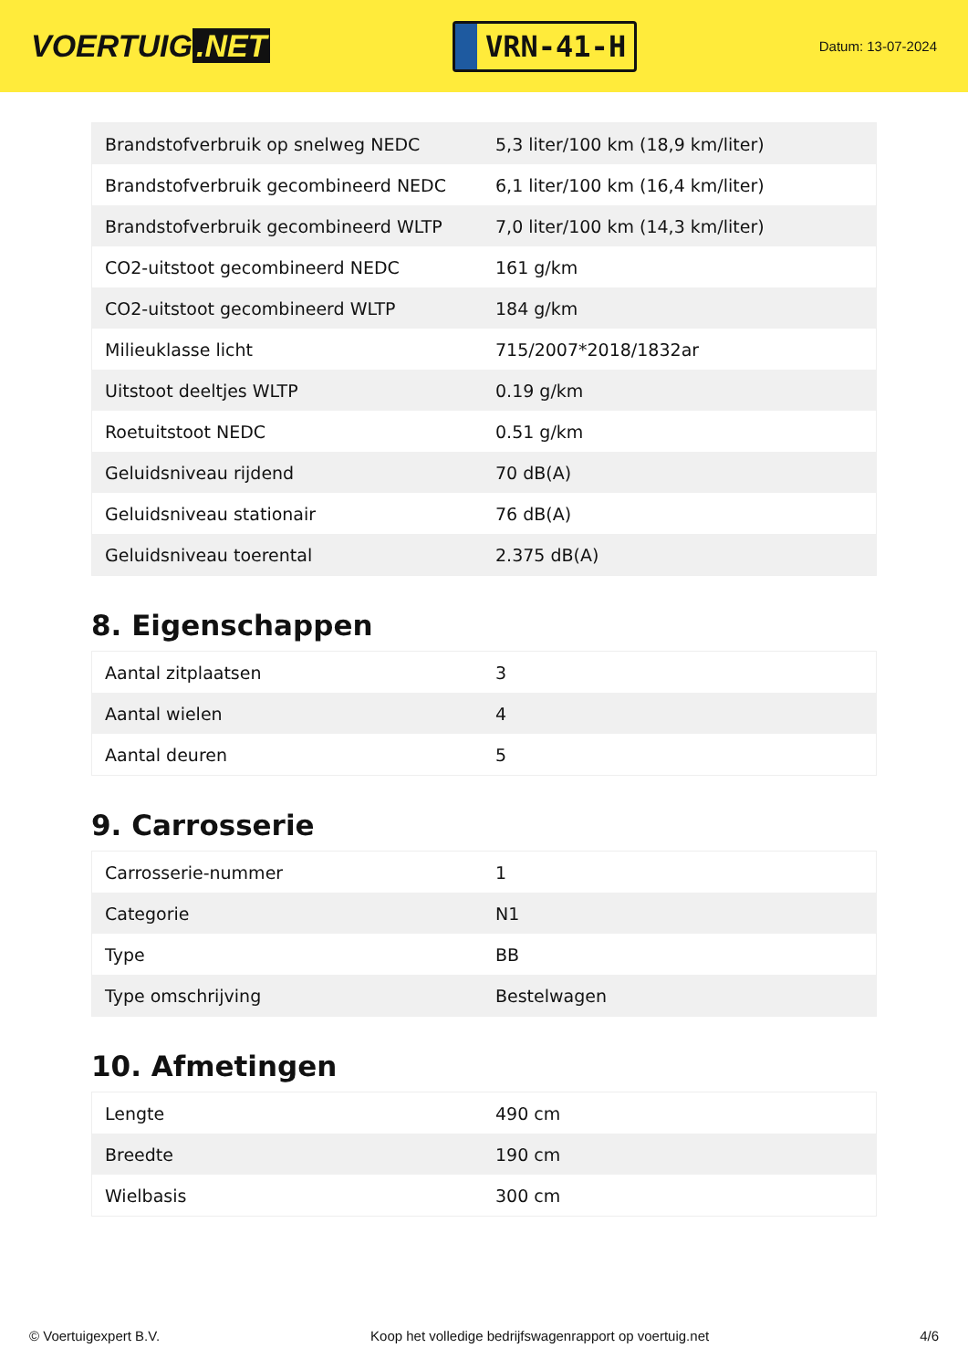VOERTUIG.NET
VRN-41-H
Datum: 13-07-2024
| Brandstofverbruik op snelweg NEDC | 5,3 liter/100 km (18,9 km/liter) |
| Brandstofverbruik gecombineerd NEDC | 6,1 liter/100 km (16,4 km/liter) |
| Brandstofverbruik gecombineerd WLTP | 7,0 liter/100 km (14,3 km/liter) |
| CO2-uitstoot gecombineerd NEDC | 161 g/km |
| CO2-uitstoot gecombineerd WLTP | 184 g/km |
| Milieuklasse licht | 715/2007*2018/1832ar |
| Uitstoot deeltjes WLTP | 0.19 g/km |
| Roetuitstoot NEDC | 0.51 g/km |
| Geluidsniveau rijdend | 70 dB(A) |
| Geluidsniveau stationair | 76 dB(A) |
| Geluidsniveau toerental | 2.375 dB(A) |
8. Eigenschappen
| Aantal zitplaatsen | 3 |
| Aantal wielen | 4 |
| Aantal deuren | 5 |
9. Carrosserie
| Carrosserie-nummer | 1 |
| Categorie | N1 |
| Type | BB |
| Type omschrijving | Bestelwagen |
10. Afmetingen
| Lengte | 490 cm |
| Breedte | 190 cm |
| Wielbasis | 300 cm |
© Voertuigexpert B.V. Koop het volledige bedrijfswagenrapport op voertuig.net 4/6